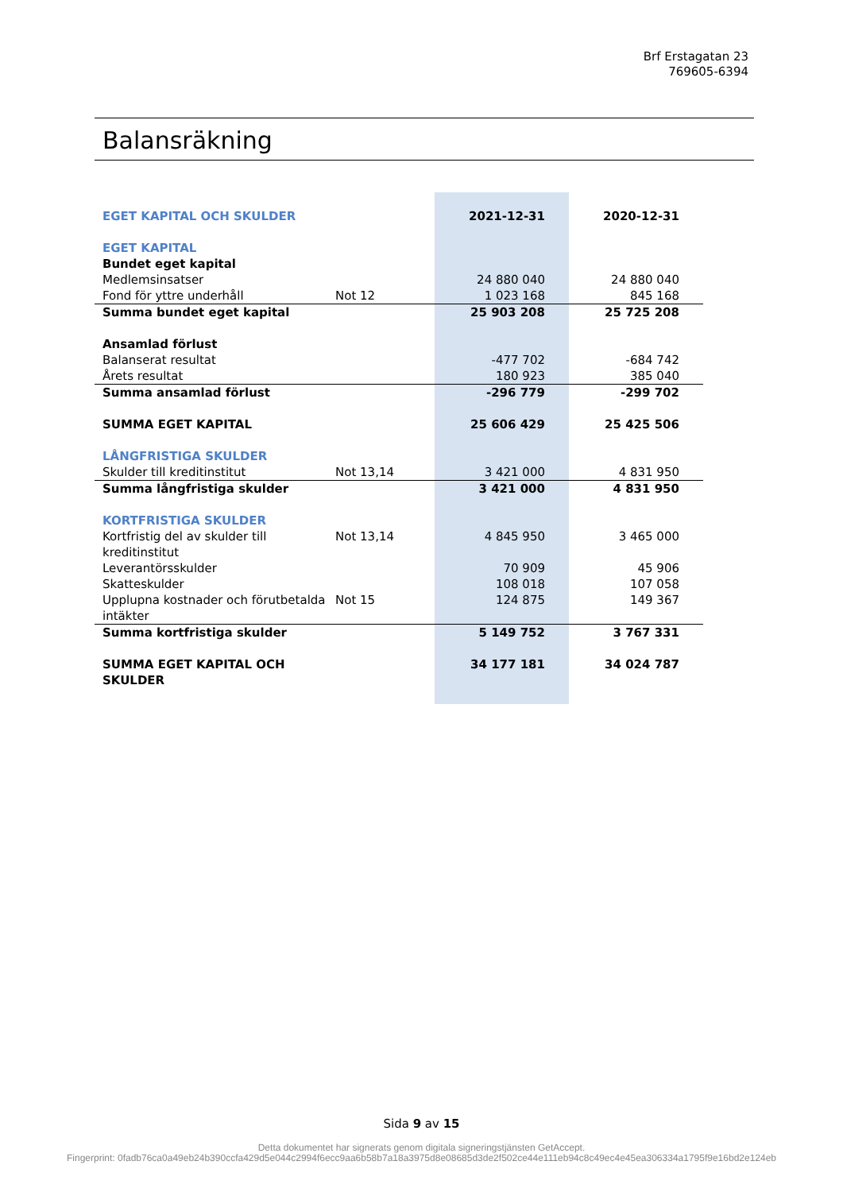Brf Erstagatan 23
769605-6394
Balansräkning
| EGET KAPITAL OCH SKULDER | | 2021-12-31 | 2020-12-31 |
| EGET KAPITAL | | | |
| Bundet eget kapital | | | |
| Medlemsinsatser | | 24 880 040 | 24 880 040 |
| Fond för yttre underhåll | Not 12 | 1 023 168 | 845 168 |
| Summa bundet eget kapital | | 25 903 208 | 25 725 208 |
| Ansamlad förlust | | | |
| Balanserat resultat | | -477 702 | -684 742 |
| Årets resultat | | 180 923 | 385 040 |
| Summa ansamlad förlust | | -296 779 | -299 702 |
| SUMMA EGET KAPITAL | | 25 606 429 | 25 425 506 |
| LÅNGFRISTIGA SKULDER | | | |
| Skulder till kreditinstitut | Not 13,14 | 3 421 000 | 4 831 950 |
| Summa långfristiga skulder | | 3 421 000 | 4 831 950 |
| KORTFRISTIGA SKULDER | | | |
| Kortfristig del av skulder till kreditinstitut | Not 13,14 | 4 845 950 | 3 465 000 |
| Leverantörsskulder | | 70 909 | 45 906 |
| Skatteskulder | | 108 018 | 107 058 |
| Upplupna kostnader och förutbetalda intäkter | Not 15 | 124 875 | 149 367 |
| Summa kortfristiga skulder | | 5 149 752 | 3 767 331 |
| SUMMA EGET KAPITAL OCH SKULDER | | 34 177 181 | 34 024 787 |
Sida 9 av 15
Detta dokumentet har signerats genom digitala signeringstjänsten GetAccept.
Fingerprint: 0fadb76ca0a49eb24b390ccfa429d5e044c2994f6ecc9aa6b58b7a18a3975d8e08685d3de2f502ce44e111eb94c8c49ec4e45ea306334a1795f9e16bd2e124eb